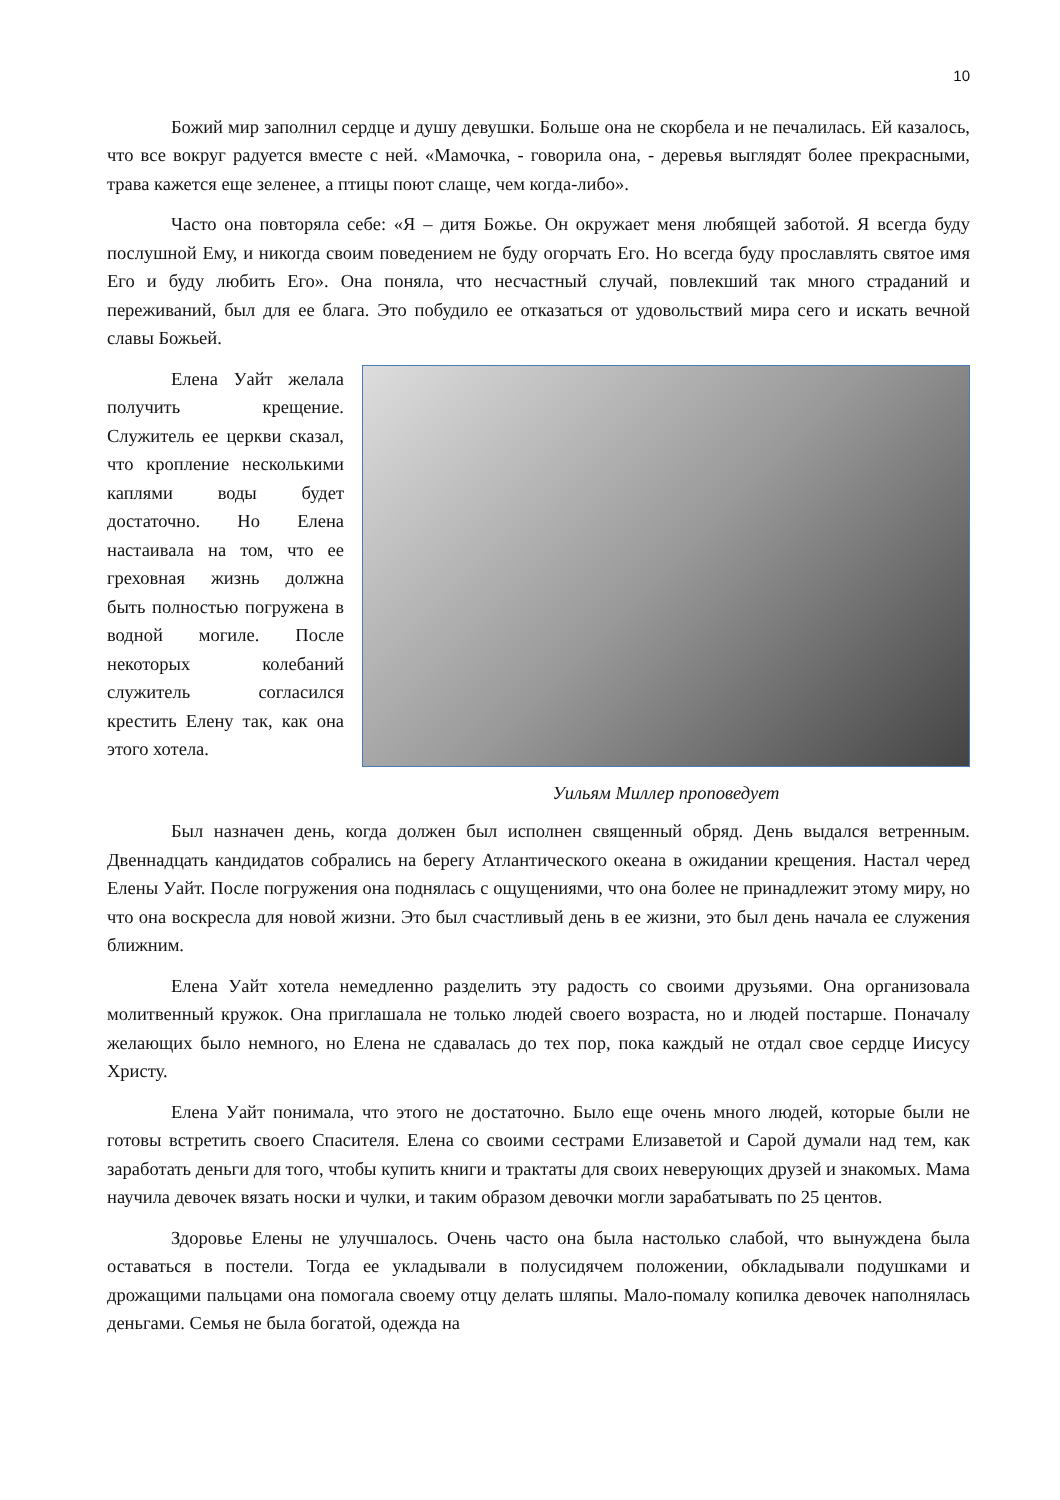10
Божий мир заполнил сердце и душу девушки. Больше она не скорбела и не печалилась. Ей казалось, что все вокруг радуется вместе с ней. «Мамочка, - говорила она, - деревья выглядят более прекрасными, трава кажется еще зеленее, а птицы поют слаще, чем когда-либо».
Часто она повторяла себе: «Я – дитя Божье. Он окружает меня любящей заботой. Я всегда буду послушной Ему, и никогда своим поведением не буду огорчать Его. Но всегда буду прославлять святое имя Его и буду любить Его». Она поняла, что несчастный случай, повлекший так много страданий и переживаний, был для ее блага. Это побудило ее отказаться от удовольствий мира сего и искать вечной славы Божьей.
Елена Уайт желала получить крещение. Служитель ее церкви сказал, что кропление несколькими каплями воды будет достаточно. Но Елена настаивала на том, что ее греховная жизнь должна быть полностью погружена в водной могиле. После некоторых колебаний служитель согласился крестить Елену так, как она этого хотела.
Уильям Миллер проповедует
Был назначен день, когда должен был исполнен священный обряд. День выдался ветренным. Двеннадцать кандидатов собрались на берегу Атлантического океана в ожидании крещения. Настал черед Елены Уайт. После погружения она поднялась с ощущениями, что она более не принадлежит этому миру, но что она воскресла для новой жизни. Это был счастливый день в ее жизни, это был день начала ее служения ближним.
Елена Уайт хотела немедленно разделить эту радость со своими друзьями. Она организовала молитвенный кружок. Она приглашала не только людей своего возраста, но и людей постарше. Поначалу желающих было немного, но Елена не сдавалась до тех пор, пока каждый не отдал свое сердце Иисусу Христу.
Елена Уайт понимала, что этого не достаточно. Было еще очень много людей, которые были не готовы встретить своего Спасителя. Елена со своими сестрами Елизаветой и Сарой думали над тем, как заработать деньги для того, чтобы купить книги и трактаты для своих неверующих друзей и знакомых. Мама научила девочек вязать носки и чулки, и таким образом девочки могли зарабатывать по 25 центов.
Здоровье Елены не улучшалось. Очень часто она была настолько слабой, что вынуждена была оставаться в постели. Тогда ее укладывали в полусидячем положении, обкладывали подушками и дрожащими пальцами она помогала своему отцу делать шляпы. Мало-помалу копилка девочек наполнялась деньгами. Семья не была богатой, одежда на